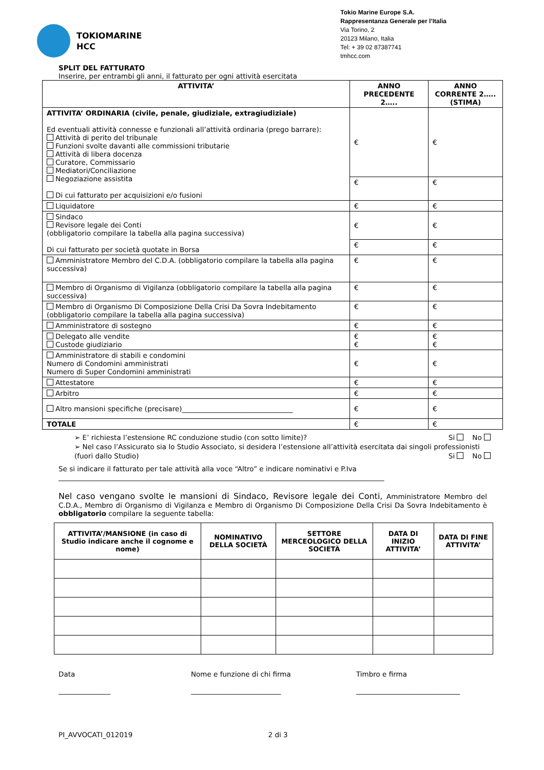TOKIOMARINE
HCC
Tokio Marine Europe S.A.
Rappresentanza Generale per l’Italia
Via Torino, 2
20123 Milano, Italia
Tel: + 39 02 87387741
tmhcc.com
SPLIT DEL FATTURATO
Inserire, per entrambi gli anni, il fatturato per ogni attività esercitata
| ATTIVITA’ | ANNO PRECEDENTE 2….. | ANNO CORRENTE 2….. (STIMA) |
| --- | --- | --- |
| ATTIVITA’ ORDINARIA (civile, penale, giudiziale, extragiudiziale) Ed eventuali attività connesse e funzionali all’attività ordinaria (prego barrare): Attività di perito del tribunale Funzioni svolte davanti alle commissioni tributarie Attività di libera docenza Curatore, Commissario Mediatori/Conciliazione Negoziazione assistita Di cui fatturato per acquisizioni e/o fusioni | € | € |
| | € | € |
| Liquidatore | € | € |
| Sindaco Revisore legale dei Conti (obbligatorio compilare la tabella alla pagina successiva) Di cui fatturato per società quotate in Borsa | € | € |
| | € | € |
| Amministratore Membro del C.D.A. (obbligatorio compilare la tabella alla pagina successiva) | € | € |
| Membro di Organismo di Vigilanza (obbligatorio compilare la tabella alla pagina successiva) | € | € |
| Membro di Organismo Di Composizione Della Crisi Da Sovra Indebitamento (obbligatorio compilare la tabella alla pagina successiva) | € | € |
| Amministratore di sostegno | € | € |
| Delegato alle vendite Custode giudiziario | € € | € € |
| Amministratore di stabili e condomini Numero di Condomini amministrati Numero di Super Condomini amministrati | € | € |
| Attestatore | € | € |
| Arbitro | € | € |
| Altro mansioni specifiche (precisare)________________________________ | € | € |
| TOTALE | € | € |
➢ E’ richiesta l’estensione RC conduzione studio (con sotto limite)? Si No
➢ Nel caso l’Assicurato sia lo Studio Associato, si desidera l’estensione all’attività esercitata dai singoli professionisti (fuori dallo Studio) Si No
Se si indicare il fatturato per tale attività alla voce “Altro” e indicare nominativi e P.Iva
______________________________________________________________________________________________
Nel caso vengano svolte le mansioni di Sindaco, Revisore legale dei Conti, Amministratore Membro del C.D.A., Membro di Organismo di Vigilanza e Membro di Organismo Di Composizione Della Crisi Da Sovra Indebitamento è obbligatorio compilare la seguente tabella:
| ATTIVITA’/MANSIONE (in caso di Studio indicare anche il cognome e nome) | NOMINATIVO DELLA SOCIETÀ | SETTORE MERCEOLOGICO DELLA SOCIETÀ | DATA DI INIZIO ATTIVITA’ | DATA DI FINE ATTIVITA’ |
| --- | --- | --- | --- | --- |
Data
_______________
Nome e funzione di chi firma
__________________________
Timbro e firma
______________________________
PI_AVVOCATI_012019 2 di 3